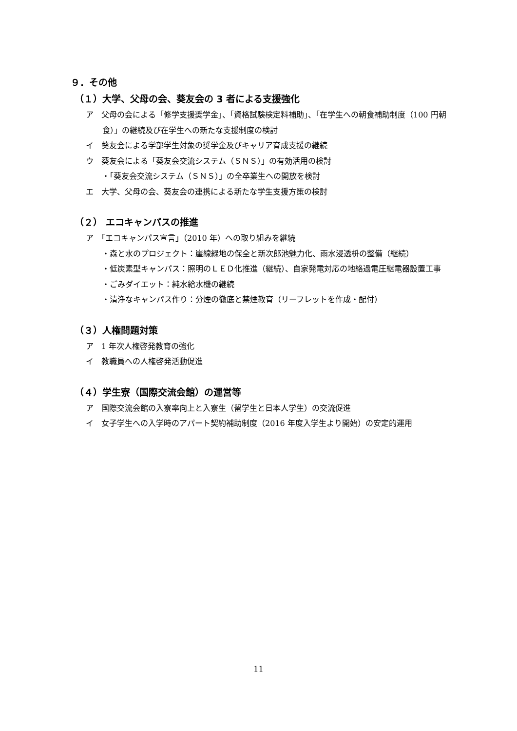９．その他
（１）大学、父母の会、葵友会の 3 者による支援強化
ア　父母の会による「修学支援奨学金」、「資格試験検定料補助」、「在学生への朝食補助制度（100 円朝食）」の継続及び在学生への新たな支援制度の検討
イ　葵友会による学部学生対象の奨学金及びキャリア育成支援の継続
ウ　葵友会による「葵友会交流システム（ＳＮＳ）」の有効活用の検討
・「葵友会交流システム（ＳＮＳ）」の全卒業生への開放を検討
エ　大学、父母の会、葵友会の連携による新たな学生支援方策の検討
（２） エコキャンパスの推進
ア　「エコキャンパス宣言」（2010 年）への取り組みを継続
・森と水のプロジェクト：崖線緑地の保全と新次郎池魅力化、雨水浸透枡の整備（継続）
・低炭素型キャンパス：照明のＬＥＤ化推進（継続）、自家発電対応の地絡過電圧継電器設置工事
・ごみダイエット：純水給水機の継続
・清浄なキャンパス作り：分煙の徹底と禁煙教育（リーフレットを作成・配付）
（３）人権問題対策
ア　1 年次人権啓発教育の強化
イ　教職員への人権啓発活動促進
（４）学生寮（国際交流会館）の運営等
ア　国際交流会館の入寮率向上と入寮生（留学生と日本人学生）の交流促進
イ　女子学生への入学時のアパート契約補助制度（2016 年度入学生より開始）の安定的運用
11